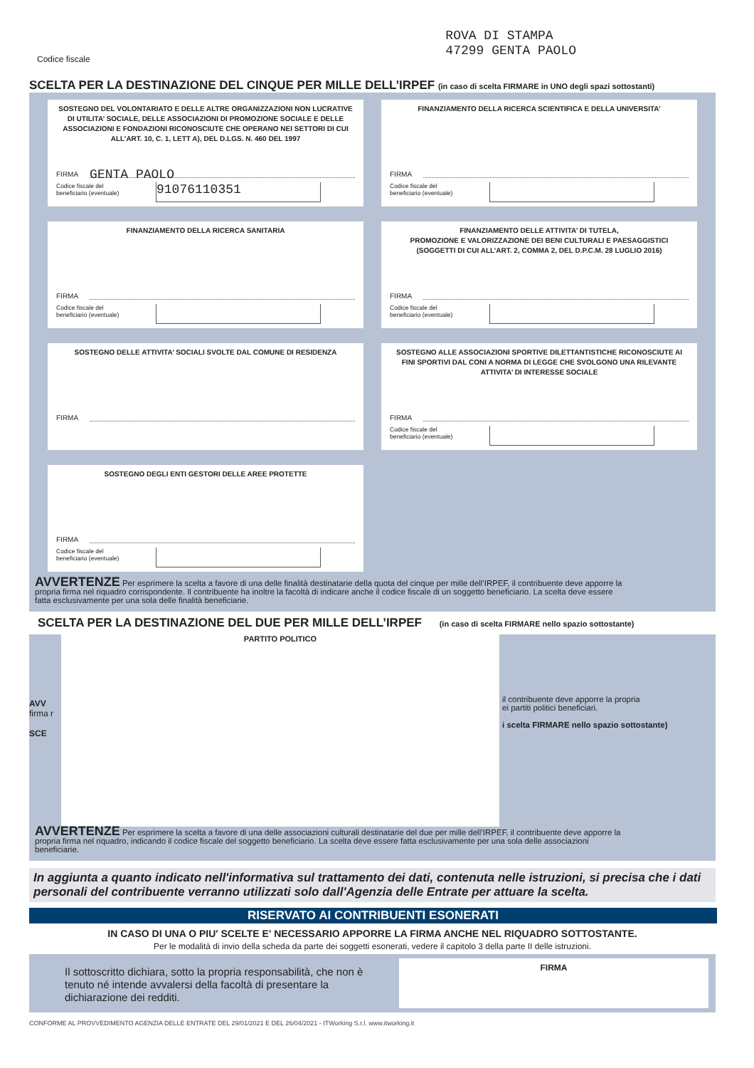Codice fiscale
ROVA DI STAMPA
47299 GENTA PAOLO
SCELTA PER LA DESTINAZIONE DEL CINQUE PER MILLE DELL’IRPEF (in caso di scelta FIRMARE in UNO degli spazi sottostanti)
SOSTEGNO DEL VOLONTARIATO E DELLE ALTRE ORGANIZZAZIONI NON LUCRATIVE DI UTILITA’ SOCIALE, DELLE ASSOCIAZIONI DI PROMOZIONE SOCIALE E DELLE ASSOCIAZIONI E FONDAZIONI RICONOSCIUTE CHE OPERANO NEI SETTORI DI CUI ALL’ART. 10, C. 1, LETT A), DEL D.LGS. N. 460 DEL 1997
FIRMA GENTA PAOLO
Codice fiscale del
beneficiario (eventuale)
91076110351
FINANZIAMENTO DELLA RICERCA SCIENTIFICA E DELLA UNIVERSITA’
FIRMA
Codice fiscale del
beneficiario (eventuale)
FINANZIAMENTO DELLA RICERCA SANITARIA
FIRMA
Codice fiscale del
beneficiario (eventuale)
FINANZIAMENTO DELLE ATTIVITA’ DI TUTELA,
PROMOZIONE E VALORIZZAZIONE DEI BENI CULTURALI E PAESAGGISTICI
(SOGGETTI DI CUI ALL’ART. 2, COMMA 2, DEL D.P.C.M. 28 LUGLIO 2016)
FIRMA
Codice fiscale del
beneficiario (eventuale)
SOSTEGNO DELLE ATTIVITA’ SOCIALI SVOLTE DAL COMUNE DI RESIDENZA
FIRMA
SOSTEGNO ALLE ASSOCIAZIONI SPORTIVE DILETTANTISTICHE RICONOSCIUTE AI FINI SPORTIVI DAL CONI A NORMA DI LEGGE CHE SVOLGONO UNA RILEVANTE ATTIVITA’ DI INTERESSE SOCIALE
FIRMA
Codice fiscale del
beneficiario (eventuale)
SOSTEGNO DEGLI ENTI GESTORI DELLE AREE PROTETTE
FIRMA
Codice fiscale del
beneficiario (eventuale)
AVVERTENZE Per esprimere la scelta a favore di una delle finalità destinatarie della quota del cinque per mille dell’IRPEF, il contribuente deve apporre la propria firma nel riquadro corrispondente. Il contribuente ha inoltre la facoltà di indicare anche il codice fiscale di un soggetto beneficiario. La scelta deve essere fatta esclusivamente per una sola delle finalità beneficiarie.
SCELTA PER LA DESTINAZIONE DEL DUE PER MILLE DELL’IRPEF (in caso di scelta FIRMARE nello spazio sottostante)
AVV
firma r
SCE
PARTITO POLITICO
il contribuente deve apporre la propria
ei partiti politici beneficiari.
i scelta FIRMARE nello spazio sottostante)
AVVERTENZE Per esprimere la scelta a favore di una delle associazioni culturali destinatarie del due per mille dell’IRPEF, il contribuente deve apporre la propria firma nel riquadro, indicando il codice fiscale del soggetto beneficiario. La scelta deve essere fatta esclusivamente per una sola delle associazioni beneficiarie.
In aggiunta a quanto indicato nell'informativa sul trattamento dei dati, contenuta nelle istruzioni, si precisa che i dati personali del contribuente verranno utilizzati solo dall'Agenzia delle Entrate per attuare la scelta.
RISERVATO AI CONTRIBUENTI ESONERATI
IN CASO DI UNA O PIU' SCELTE E' NECESSARIO APPORRE LA FIRMA ANCHE NEL RIQUADRO SOTTOSTANTE.
Per le modalità di invio della scheda da parte dei soggetti esonerati, vedere il capitolo 3 della parte II delle istruzioni.
Il sottoscritto dichiara, sotto la propria responsabilità, che non è tenuto né intende avvalersi della facoltà di presentare la dichiarazione dei redditi.
FIRMA
CONFORME AL PROVVEDIMENTO AGENZIA DELLE ENTRATE DEL 29/01/2021 E DEL 26/04/2021 - ITWorking S.r.l. www.itworking.it